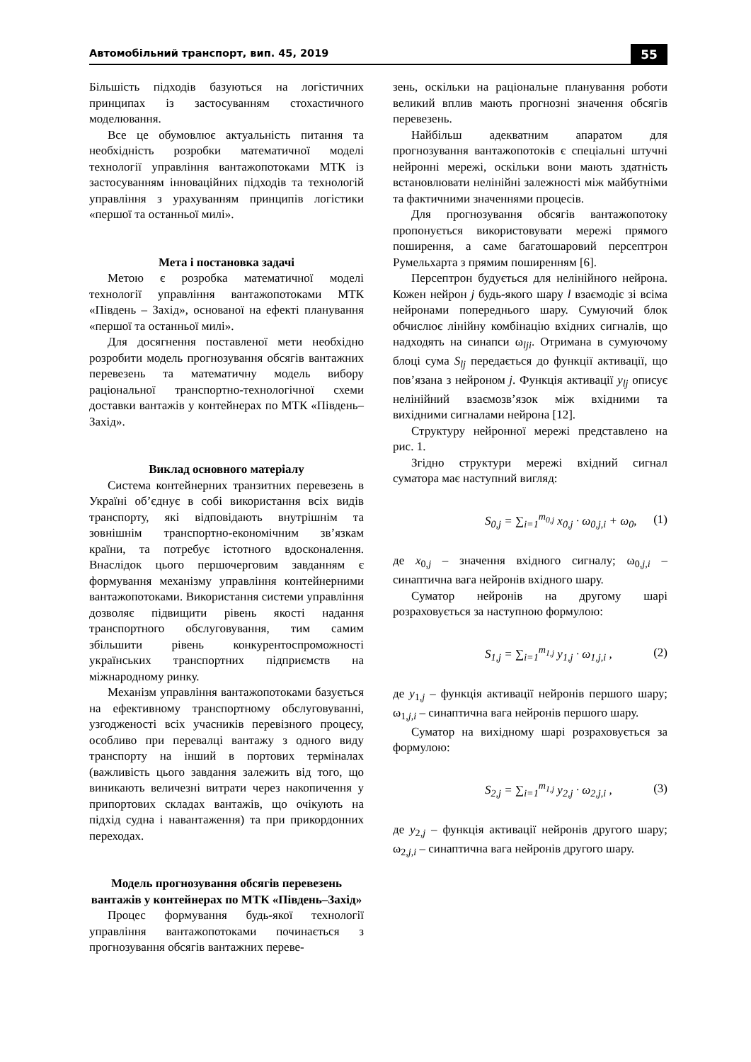Автомобільний транспорт, вип. 45, 2019 55
Більшість підходів базуються на логістичних принципах із застосуванням стохастичного моделювання.
Все це обумовлює актуальність питання та необхідність розробки математичної моделі технології управління вантажопотоками МТК із застосуванням інноваційних підходів та технологій управління з урахуванням принципів логістики «першої та останньої милі».
Мета і постановка задачі
Метою є розробка математичної моделі технології управління вантажопотоками МТК «Південь – Захід», основаної на ефекті планування «першої та останньої милі».
Для досягнення поставленої мети необхідно розробити модель прогнозування обсягів вантажних перевезень та математичну модель вибору раціональної транспортно-технологічної схеми доставки вантажів у контейнерах по МТК «Південь–Захід».
Виклад основного матеріалу
Система контейнерних транзитних перевезень в Україні об’єднує в собі використання всіх видів транспорту, які відповідають внутрішнім та зовнішнім транспортно-економічним зв’язкам країни, та потребує істотного вдосконалення. Внаслідок цього першочерговим завданням є формування механізму управління контейнерними вантажопотоками. Використання системи управління дозволяє підвищити рівень якості надання транспортного обслуговування, тим самим збільшити рівень конкурентоспроможності українських транспортних підприємств на міжнародному ринку.
Механізм управління вантажопотоками базується на ефективному транспортному обслуговуванні, узгодженості всіх учасників перевізного процесу, особливо при перевалці вантажу з одного виду транспорту на інший в портових терміналах (важливість цього завдання залежить від того, що виникають величезні витрати через накопичення у припортових складах вантажів, що очікують на підхід судна і навантаження) та при прикордонних переходах.
Модель прогнозування обсягів перевезень вантажів у контейнерах по МТК «Південь–Захід»
Процес формування будь-якої технології управління вантажопотоками починається з прогнозування обсягів вантажних переве-
зень, оскільки на раціональне планування роботи великий вплив мають прогнозні значення обсягів перевезень.
Найбільш адекватним апаратом для прогнозування вантажопотоків є спеціальні штучні нейронні мережі, оскільки вони мають здатність встановлювати нелінійні залежності між майбутніми та фактичними значеннями процесів.
Для прогнозування обсягів вантажопотоку пропонується використовувати мережі прямого поширення, а саме багатошаровий персептрон Румельхарта з прямим поширенням [6].
Персептрон будується для нелінійного нейрона. Кожен нейрон j будь-якого шару l взаємодіє зі всіма нейронами попереднього шару. Сумуючий блок обчислює лінійну комбінацію вхідних сигналів, що надходять на синапси ω<sub>lji</sub>. Отримана в сумуючому блоці сума S<sub>lj</sub> передається до функції активації, що пов’язана з нейроном j. Функція активації y<sub>lj</sub> описує нелінійний взаємозв’язок між вхідними та вихідними сигналами нейрона [12].
Структуру нейронної мережі представлено на рис. 1.
Згідно структури мережі вхідний сигнал суматора має наступний вигляд:
S<sub>0,j</sub> = ∑<sub>i=1</sub><sup>m<sub>0,j</sub></sup> x<sub>0,j</sub> · ω<sub>0,j,i</sub> + ω<sub>0</sub>, (1)
де x<sub>0,j</sub> – значення вхідного сигналу; ω<sub>0,j,i</sub> – синаптична вага нейронів вхідного шару.
Суматор нейронів на другому шарі розраховується за наступною формулою:
S<sub>1,j</sub> = ∑<sub>i=1</sub><sup>m<sub>1,j</sub></sup> y<sub>1,j</sub> · ω<sub>1,j,i</sub> , (2)
де y<sub>1,j</sub> – функція активації нейронів першого шару; ω<sub>1,j,i</sub> – синаптична вага нейронів першого шару.
Суматор на вихідному шарі розраховується за формулою:
S<sub>2,j</sub> = ∑<sub>i=1</sub><sup>m<sub>1,j</sub></sup> y<sub>2,j</sub> · ω<sub>2,j,i</sub> , (3)
де y<sub>2,j</sub> – функція активації нейронів другого шару; ω<sub>2,j,i</sub> – синаптична вага нейронів другого шару.